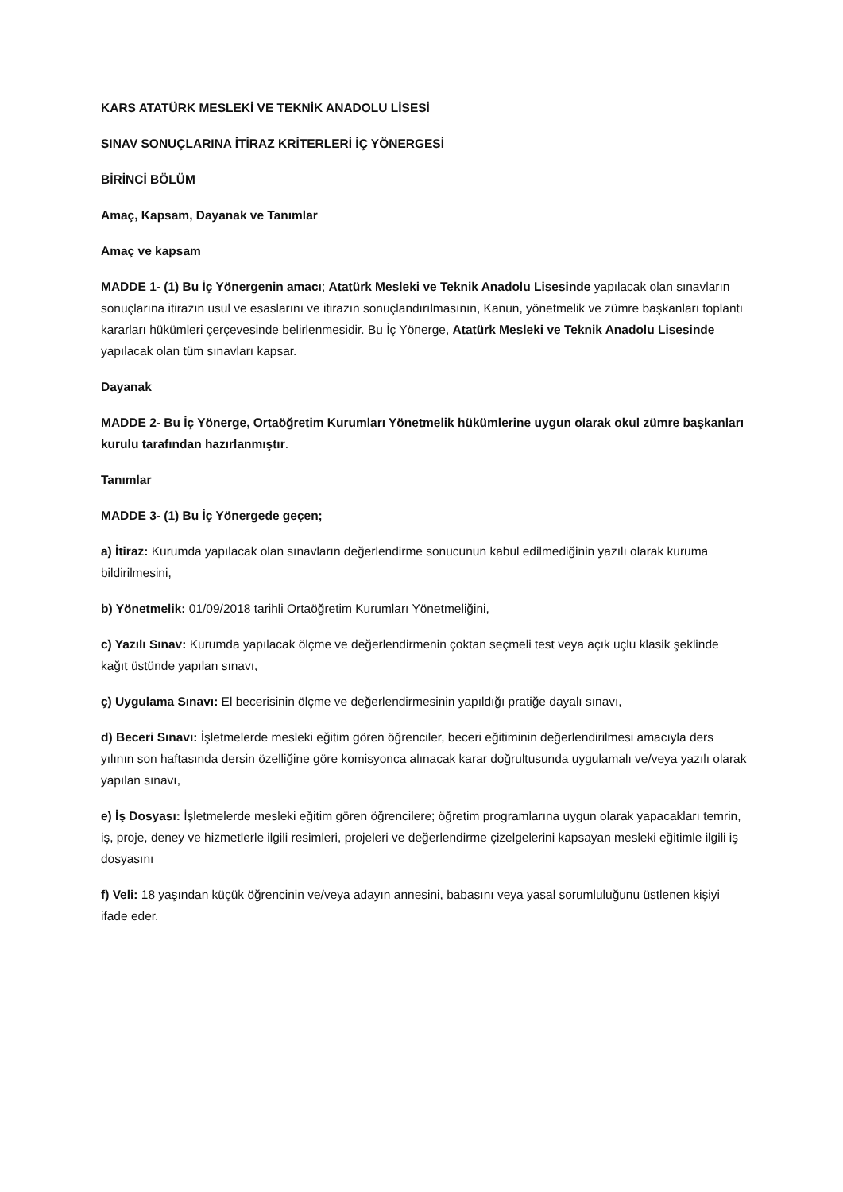KARS ATATÜRK MESLEKİ VE TEKNİK ANADOLU LİSESİ
SINAV SONUÇLARINA İTİRAZ KRİTERLERİ İÇ YÖNERGESİ
BİRİNCİ BÖLÜM
Amaç, Kapsam, Dayanak ve Tanımlar
Amaç ve kapsam
MADDE 1- (1) Bu İç Yönergenin amacı; Atatürk Mesleki ve Teknik Anadolu Lisesinde yapılacak olan sınavların sonuçlarına itirazın usul ve esaslarını ve itirazın sonuçlandırılmasının, Kanun, yönetmelik ve zümre başkanları toplantı kararları hükümleri çerçevesinde belirlenmesidir. Bu İç Yönerge, Atatürk Mesleki ve Teknik Anadolu Lisesinde yapılacak olan tüm sınavları kapsar.
Dayanak
MADDE 2- Bu İç Yönerge, Ortaöğretim Kurumları Yönetmelik hükümlerine uygun olarak okul zümre başkanları kurulu tarafından hazırlanmıştır.
Tanımlar
MADDE 3- (1) Bu İç Yönergede geçen;
a) İtiraz: Kurumda yapılacak olan sınavların değerlendirme sonucunun kabul edilmediğinin yazılı olarak kuruma bildirilmesini,
b) Yönetmelik: 01/09/2018 tarihli Ortaöğretim Kurumları Yönetmeliğini,
c) Yazılı Sınav: Kurumda yapılacak ölçme ve değerlendirmenin çoktan seçmeli test veya açık uçlu klasik şeklinde kağıt üstünde yapılan sınavı,
ç) Uygulama Sınavı: El becerisinin ölçme ve değerlendirmesinin yapıldığı pratiğe dayalı sınavı,
d) Beceri Sınavı: İşletmelerde mesleki eğitim gören öğrenciler, beceri eğitiminin değerlendirilmesi amacıyla ders yılının son haftasında dersin özelliğine göre komisyonca alınacak karar doğrultusunda uygulamalı ve/veya yazılı olarak yapılan sınavı,
e) İş Dosyası: İşletmelerde mesleki eğitim gören öğrencilere; öğretim programlarına uygun olarak yapacakları temrin, iş, proje, deney ve hizmetlerle ilgili resimleri, projeleri ve değerlendirme çizelgelerini kapsayan mesleki eğitimle ilgili iş dosyasını
f) Veli: 18 yaşından küçük öğrencinin ve/veya adayın annesini, babasını veya yasal sorumluluğunu üstlenen kişiyi ifade eder.